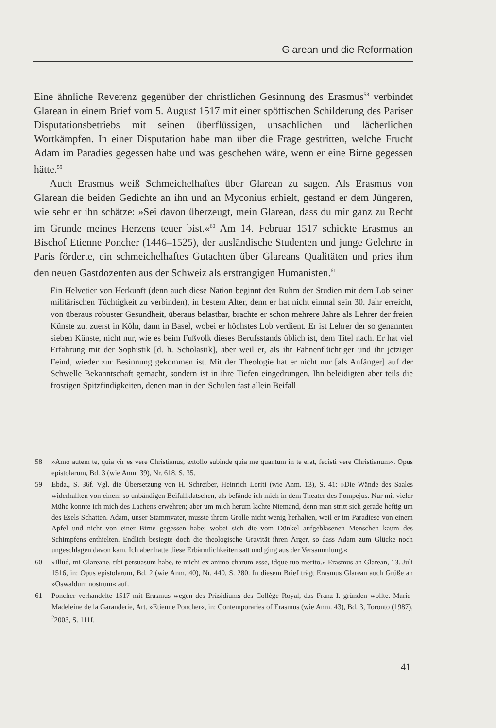Glarean und die Reformation
Eine ähnliche Reverenz gegenüber der christlichen Gesinnung des Erasmus<sup>58</sup> verbindet Glarean in einem Brief vom 5. August 1517 mit einer spöttischen Schilderung des Pariser Disputationsbetriebs mit seinen überflüssigen, unsachlichen und lächerlichen Wortkämpfen. In einer Disputation habe man über die Frage gestritten, welche Frucht Adam im Paradies gegessen habe und was geschehen wäre, wenn er eine Birne gegessen hätte.<sup>59</sup>
Auch Erasmus weiß Schmeichelhaftes über Glarean zu sagen. Als Erasmus von Glarean die beiden Gedichte an ihn und an Myconius erhielt, gestand er dem Jüngeren, wie sehr er ihn schätze: »Sei davon überzeugt, mein Glarean, dass du mir ganz zu Recht im Grunde meines Herzens teuer bist.«<sup>60</sup> Am 14. Februar 1517 schickte Erasmus an Bischof Etienne Poncher (1446–1525), der ausländische Studenten und junge Gelehrte in Paris förderte, ein schmeichelhaftes Gutachten über Glareans Qualitäten und pries ihm den neuen Gastdozenten aus der Schweiz als erstrangigen Humanisten.<sup>61</sup>
Ein Helvetier von Herkunft (denn auch diese Nation beginnt den Ruhm der Studien mit dem Lob seiner militärischen Tüchtigkeit zu verbinden), in bestem Alter, denn er hat nicht einmal sein 30. Jahr erreicht, von überaus robuster Gesundheit, überaus belastbar, brachte er schon mehrere Jahre als Lehrer der freien Künste zu, zuerst in Köln, dann in Basel, wobei er höchstes Lob verdient. Er ist Lehrer der so genannten sieben Künste, nicht nur, wie es beim Fußvolk dieses Berufsstands üblich ist, dem Titel nach. Er hat viel Erfahrung mit der Sophistik [d. h. Scholastik], aber weil er, als ihr Fahnenflüchtiger und ihr jetziger Feind, wieder zur Besinnung gekommen ist. Mit der Theologie hat er nicht nur [als Anfänger] auf der Schwelle Bekanntschaft gemacht, sondern ist in ihre Tiefen eingedrungen. Ihn beleidigten aber teils die frostigen Spitzfindigkeiten, denen man in den Schulen fast allein Beifall
58 »Amo autem te, quia vir es vere Christianus, extollo subinde quia me quantum in te erat, fecisti vere Christianum«. Opus epistolarum, Bd. 3 (wie Anm. 39), Nr. 618, S. 35.
59 Ebda., S. 36f. Vgl. die Übersetzung von H. Schreiber, Heinrich Loriti (wie Anm. 13), S. 41: »Die Wände des Saales widerhallten von einem so unbändigen Beifallklatschen, als befände ich mich in dem Theater des Pompejus. Nur mit vieler Mühe konnte ich mich des Lachens erwehren; aber um mich herum lachte Niemand, denn man stritt sich gerade heftig um des Esels Schatten. Adam, unser Stammvater, musste ihrem Grolle nicht wenig herhalten, weil er im Paradiese von einem Apfel und nicht von einer Birne gegessen habe; wobei sich die vom Dünkel aufgeblasenen Menschen kaum des Schimpfens enthielten. Endlich besiegte doch die theologische Gravität ihren Ärger, so dass Adam zum Glücke noch ungeschlagen davon kam. Ich aber hatte diese Erbärmlichkeiten satt und ging aus der Versammlung.«
60 »Illud, mi Glareane, tibi persuasum habe, te michi ex animo charum esse, idque tuo merito.« Erasmus an Glarean, 13. Juli 1516, in: Opus epistolarum, Bd. 2 (wie Anm. 40), Nr. 440, S. 280. In diesem Brief trägt Erasmus Glarean auch Grüße an »Oswaldum nostrum« auf.
61 Poncher verhandelte 1517 mit Erasmus wegen des Präsidiums des Collège Royal, das Franz I. gründen wollte. Marie-Madeleine de la Garanderie, Art. »Etienne Poncher«, in: Contemporaries of Erasmus (wie Anm. 43), Bd. 3, Toronto (1987), <sup>2</sup>2003, S. 111f.
41